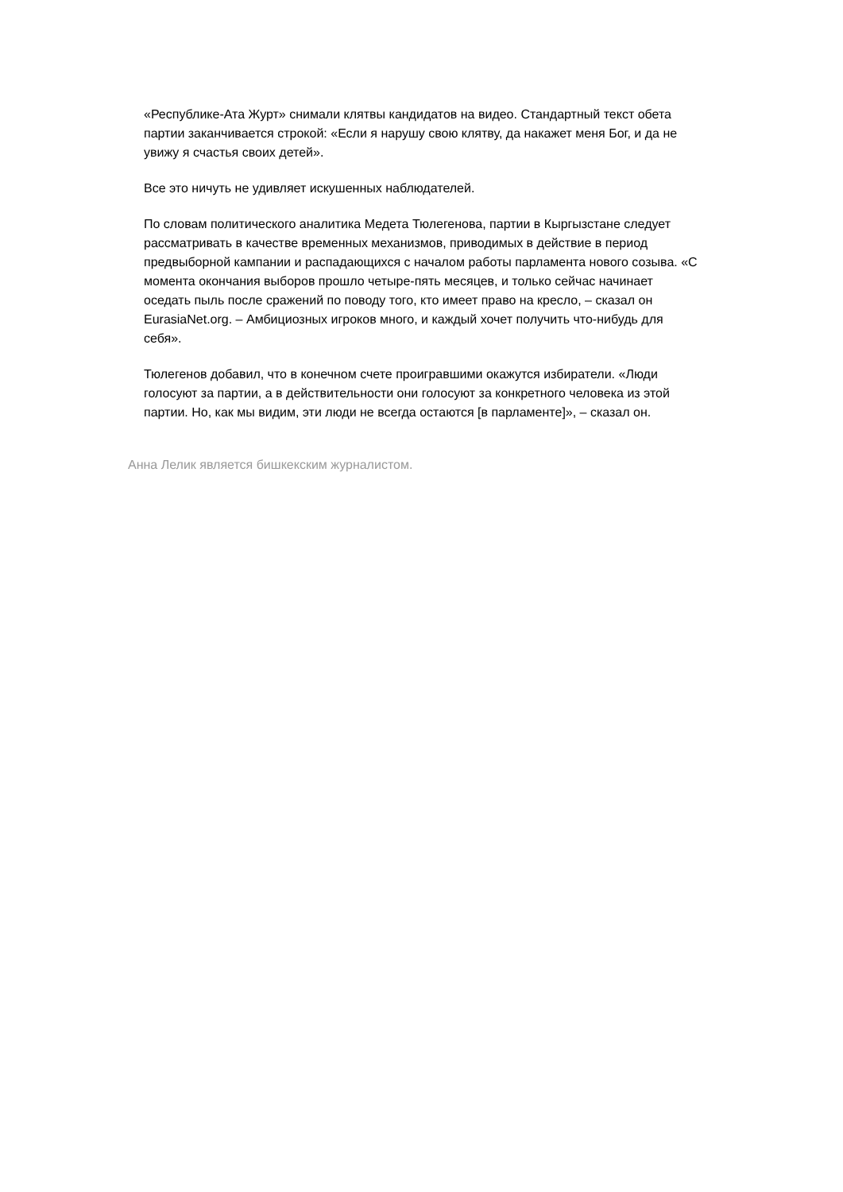«Республике-Ата Журт» снимали клятвы кандидатов на видео. Стандартный текст обета партии заканчивается строкой: «Если я нарушу свою клятву, да накажет меня Бог, и да не увижу я счастья своих детей».
Все это ничуть не удивляет искушенных наблюдателей.
По словам политического аналитика Медета Тюлегенова, партии в Кыргызстане следует рассматривать в качестве временных механизмов, приводимых в действие в период предвыборной кампании и распадающихся с началом работы парламента нового созыва. «С момента окончания выборов прошло четыре-пять месяцев, и только сейчас начинает оседать пыль после сражений по поводу того, кто имеет право на кресло, – сказал он EurasiaNet.org. – Амбициозных игроков много, и каждый хочет получить что-нибудь для себя».
Тюлегенов добавил, что в конечном счете проигравшими окажутся избиратели. «Люди голосуют за партии, а в действительности они голосуют за конкретного человека из этой партии. Но, как мы видим, эти люди не всегда остаются [в парламенте]», – сказал он.
Анна Лелик является бишкекским журналистом.